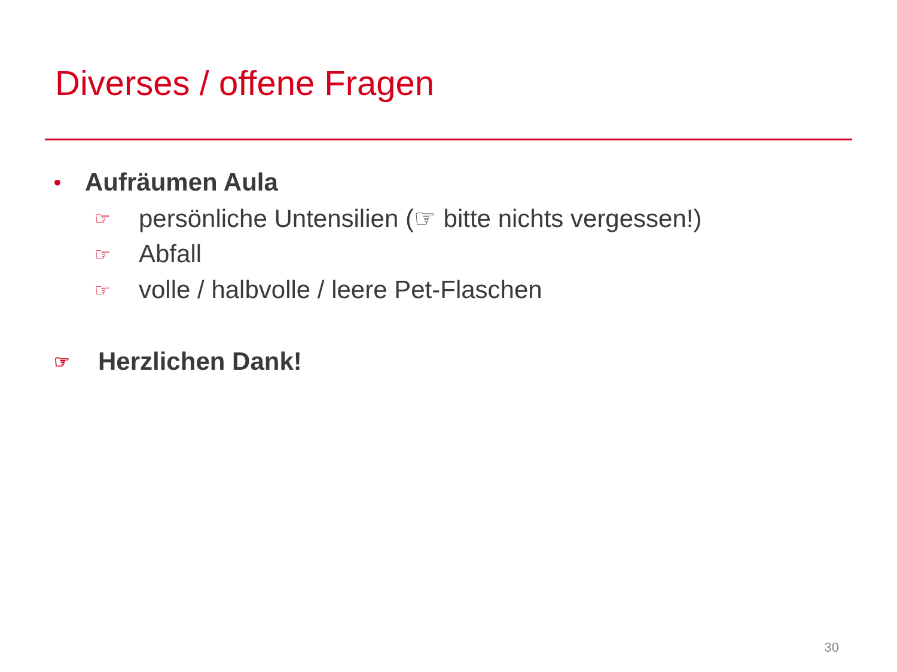Diverses / offene Fragen
• Aufräumen Aula
☞ persönliche Untensilien (☞ bitte nichts vergessen!)
☞ Abfall
☞ volle / halbvolle / leere Pet-Flaschen
☞ Herzlichen Dank!
30